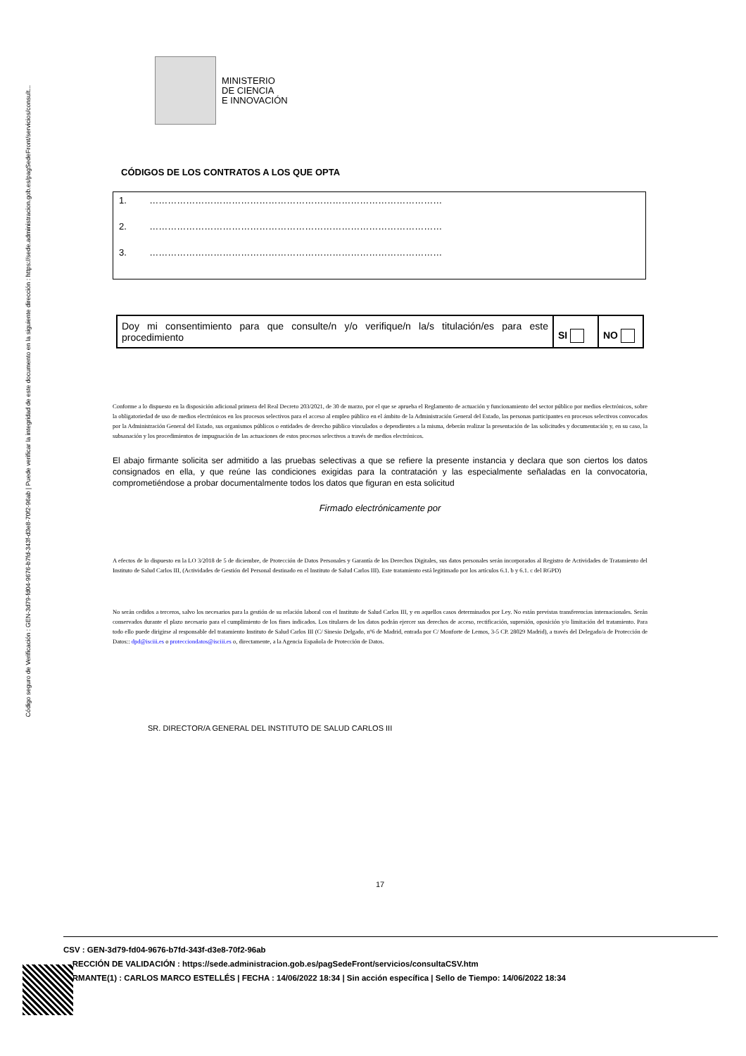Código seguro de Verificación : GEN-3d79-fd04-9676-b7fd-343f-d3e8-70f2-96ab | Puede verificar la integridad de este documento en la siguiente dirección : https://sede.administracion.gob.es/pagSedeFront/servicios/consult...
MINISTERIO
DE CIENCIA
E INNOVACIÓN
CÓDIGOS DE LOS CONTRATOS A LOS QUE OPTA
1. ……………………………………………………………………………………
2. ……………………………………………………………………………………
3. ……………………………………………………………………………………
| Doy mi consentimiento para que consulte/n y/o verifique/n la/s titulación/es para este procedimiento | SI | NO |
Conforme a lo dispuesto en la disposición adicional primera del Real Decreto 203/2021, de 30 de marzo, por el que se aprueba el Reglamento de actuación y funcionamiento del sector público por medios electrónicos, sobre la obligatoriedad de uso de medios electrónicos en los procesos selectivos para el acceso al empleo público en el ámbito de la Administración General del Estado, las personas participantes en procesos selectivos convocados por la Administración General del Estado, sus organismos públicos o entidades de derecho público vinculados o dependientes a la misma, deberán realizar la presentación de las solicitudes y documentación y, en su caso, la subsanación y los procedimientos de impugnación de las actuaciones de estos procesos selectivos a través de medios electrónicos.
El abajo firmante solicita ser admitido a las pruebas selectivas a que se refiere la presente instancia y declara que son ciertos los datos consignados en ella, y que reúne las condiciones exigidas para la contratación y las especialmente señaladas en la convocatoria, comprometiéndose a probar documentalmente todos los datos que figuran en esta solicitud
Firmado electrónicamente por
A efectos de lo dispuesto en la LO 3/2018 de 5 de diciembre, de Protección de Datos Personales y Garantía de los Derechos Digitales, sus datos personales serán incorporados al Registro de Actividades de Tratamiento del Instituto de Salud Carlos III, (Actividades de Gestión del Personal destinado en el Instituto de Salud Carlos III). Este tratamiento está legitimado por los artículos 6.1. b y 6.1. c del RGPD)
No serán cedidos a terceros, salvo los necesarios para la gestión de su relación laboral con el Instituto de Salud Carlos III, y en aquellos casos determinados por Ley. No están previstas transferencias internacionales. Serán conservados durante el plazo necesario para el cumplimiento de los fines indicados. Los titulares de los datos podrán ejercer sus derechos de acceso, rectificación, supresión, oposición y/o limitación del tratamiento. Para todo ello puede dirigirse al responsable del tratamiento Instituto de Salud Carlos III (C/ Sinesio Delgado, nº6 de Madrid, entrada por C/ Monforte de Lemos, 3-5 CP. 28029 Madrid), a través del Delegado/a de Protección de Datos:: dpd@isciii.es o protecciondatos@isciii.es o, directamente, a la Agencia Española de Protección de Datos.
SR. DIRECTOR/A GENERAL DEL INSTITUTO DE SALUD CARLOS III
17
CSV : GEN-3d79-fd04-9676-b7fd-343f-d3e8-70f2-96ab
RECCIÓN DE VALIDACIÓN : https://sede.administracion.gob.es/pagSedeFront/servicios/consultaCSV.htm
RMANTE(1) : CARLOS MARCO ESTELLÉS | FECHA : 14/06/2022 18:34 | Sin acción específica | Sello de Tiempo: 14/06/2022 18:34